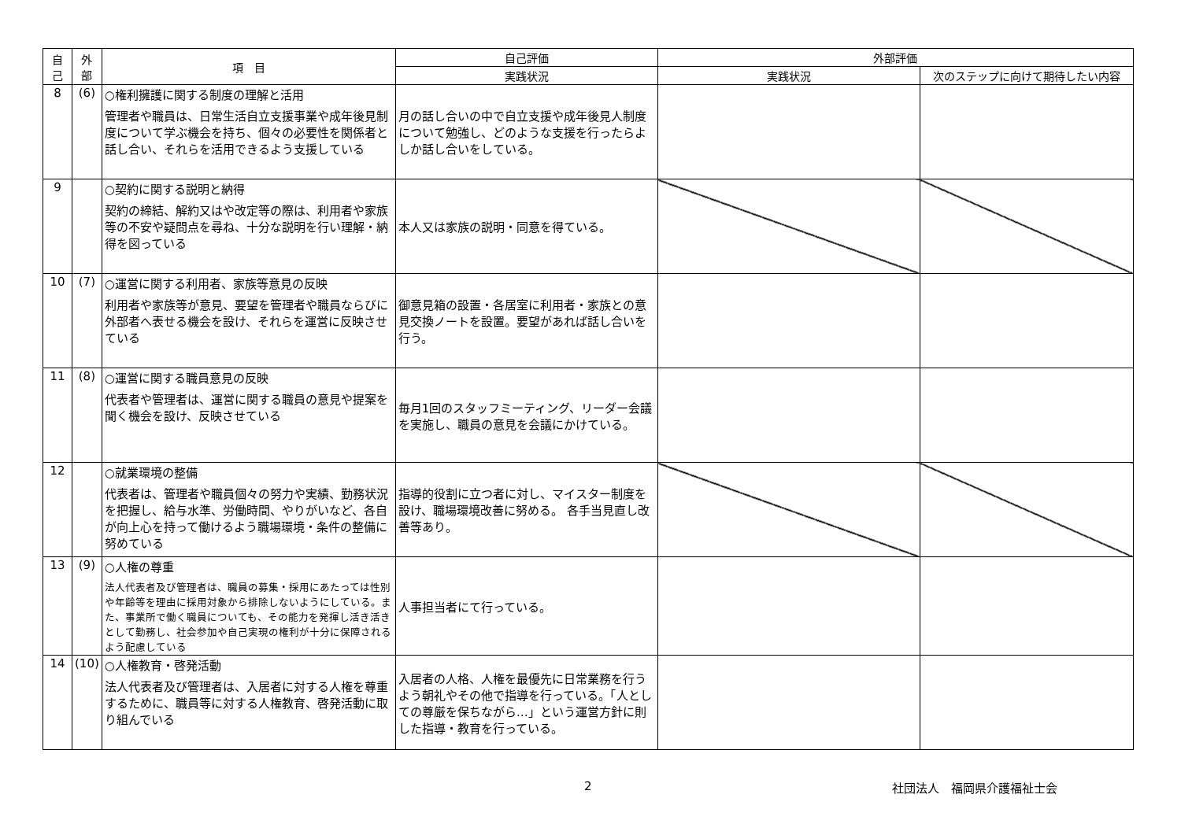| 自 己 | 外 部 | 項 目 | 自己評価 | 外部評価 | |
| --- | --- | --- | --- | --- | --- |
| | | | 実践状況 | 実践状況 | 次のステップに向けて期待したい内容 |
| 8 | (6) | ○権利擁護に関する制度の理解と活用 管理者や職員は、日常生活自立支援事業や成年後見制度について学ぶ機会を持ち、個々の必要性を関係者と話し合い、それらを活用できるよう支援している | 月の話し合いの中で自立支援や成年後見人制度について勉強し、どのような支援を行ったらよしか話し合いをしている。 | | |
| 9 | | ○契約に関する説明と納得 契約の締結、解約又はや改定等の際は、利用者や家族等の不安や疑問点を尋ね、十分な説明を行い理解・納得を図っている | 本人又は家族の説明・同意を得ている。 | | |
| 10 | (7) | ○運営に関する利用者、家族等意見の反映 利用者や家族等が意見、要望を管理者や職員ならびに外部者へ表せる機会を設け、それらを運営に反映させている | 御意見箱の設置・各居室に利用者・家族との意見交換ノートを設置。要望があれば話し合いを行う。 | | |
| 11 | (8) | ○運営に関する職員意見の反映 代表者や管理者は、運営に関する職員の意見や提案を聞く機会を設け、反映させている | 毎月1回のスタッフミーティング、リーダー会議を実施し、職員の意見を会議にかけている。 | | |
| 12 | | ○就業環境の整備 代表者は、管理者や職員個々の努力や実績、勤務状況を把握し、給与水準、労働時間、やりがいなど、各自が向上心を持って働けるよう職場環境・条件の整備に努めている | 指導的役割に立つ者に対し、マイスター制度を設け、職場環境改善に努める。 各手当見直し改善等あり。 | | |
| 13 | (9) | ○人権の尊重 法人代表者及び管理者は、職員の募集・採用にあたっては性別や年齢等を理由に採用対象から排除しないようにしている。また、事業所で働く職員についても、その能力を発揮し活き活きとして勤務し、社会参加や自己実現の権利が十分に保障されるよう配慮している | 人事担当者にて行っている。 | | |
| 14 | (10) | ○人権教育・啓発活動 法人代表者及び管理者は、入居者に対する人権を尊重するために、職員等に対する人権教育、啓発活動に取り組んでいる | 入居者の人格、人権を最優先に日常業務を行うよう朝礼やその他で指導を行っている。「人としての尊厳を保ちながら…」という運営方針に則した指導・教育を行っている。 | | |
2 社団法人　福岡県介護福祉士会